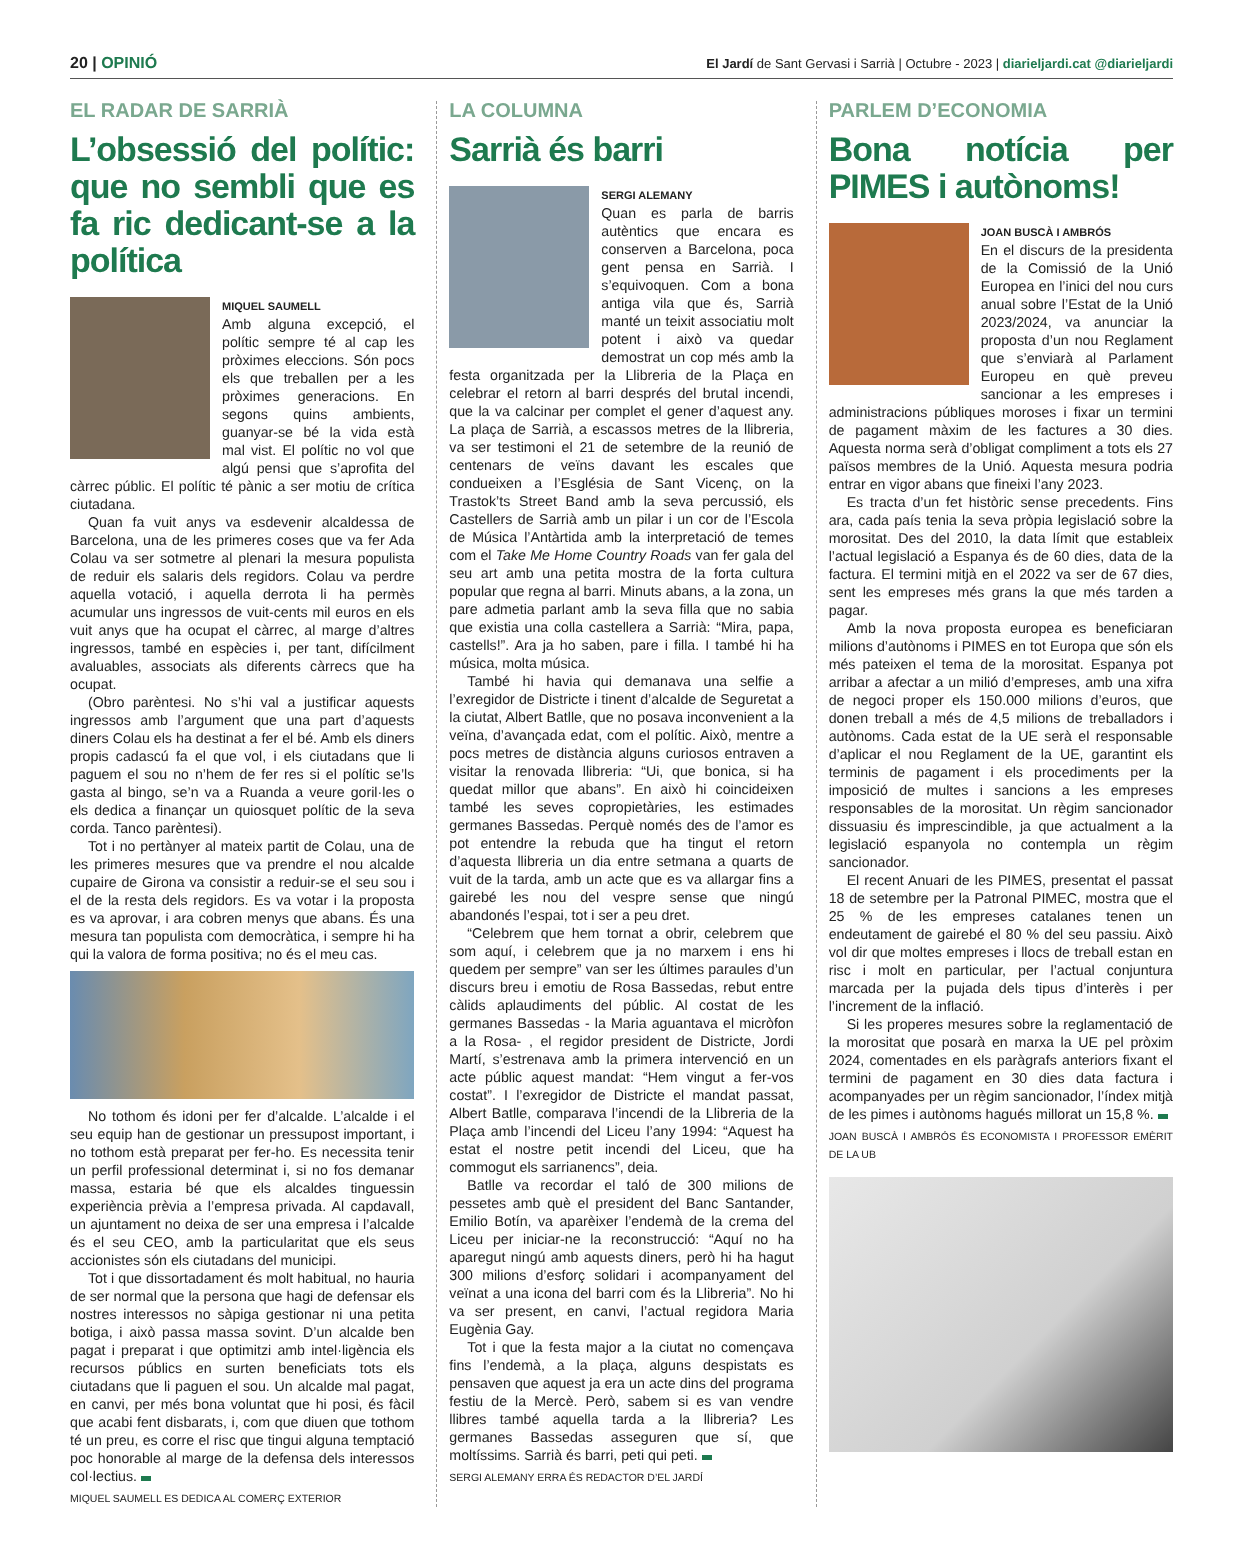20 | OPINIÓ
El Jardí de Sant Gervasi i Sarrià | Octubre - 2023 | diarieljardi.cat @diarieljardi
EL RADAR DE SARRIÀ
L’obsessió del polític: que no sembli que es fa ric dedicant-se a la política
MIQUEL SAUMELL
Amb alguna excepció, el polític sempre té al cap les pròximes eleccions. Són pocs els que treballen per a les pròximes generacions. En segons quins ambients, guanyar-se bé la vida està mal vist. El polític no vol que algú pensi que s’aprofita del càrrec públic. El polític té pànic a ser motiu de crítica ciutadana.
Quan fa vuit anys va esdevenir alcaldessa de Barcelona, una de les primeres coses que va fer Ada Colau va ser sotmetre al plenari la mesura populista de reduir els salaris dels regidors. Colau va perdre aquella votació, i aquella derrota li ha permès acumular uns ingressos de vuit-cents mil euros en els vuit anys que ha ocupat el càrrec, al marge d’altres ingressos, també en espècies i, per tant, difícilment avaluables, associats als diferents càrrecs que ha ocupat.
(Obro parèntesi. No s’hi val a justificar aquests ingressos amb l’argument que una part d’aquests diners Colau els ha destinat a fer el bé. Amb els diners propis cadascú fa el que vol, i els ciutadans que li paguem el sou no n’hem de fer res si el polític se’ls gasta al bingo, se’n va a Ruanda a veure goril·les o els dedica a finançar un quiosquet polític de la seva corda. Tanco parèntesi).
Tot i no pertànyer al mateix partit de Colau, una de les primeres mesures que va prendre el nou alcalde cupaire de Girona va consistir a reduir-se el seu sou i el de la resta dels regidors. Es va votar i la proposta es va aprovar, i ara cobren menys que abans. És una mesura tan populista com democràtica, i sempre hi ha qui la valora de forma positiva; no és el meu cas.
No tothom és idoni per fer d’alcalde. L’alcalde i el seu equip han de gestionar un pressupost important, i no tothom està preparat per fer-ho. Es necessita tenir un perfil professional determinat i, si no fos demanar massa, estaria bé que els alcaldes tinguessin experiència prèvia a l’empresa privada. Al capdavall, un ajuntament no deixa de ser una empresa i l’alcalde és el seu CEO, amb la particularitat que els seus accionistes són els ciutadans del municipi.
Tot i que dissortadament és molt habitual, no hauria de ser normal que la persona que hagi de defensar els nostres interessos no sàpiga gestionar ni una petita botiga, i això passa massa sovint. D’un alcalde ben pagat i preparat i que optimitzi amb intel·ligència els recursos públics en surten beneficiats tots els ciutadans que li paguen el sou. Un alcalde mal pagat, en canvi, per més bona voluntat que hi posi, és fàcil que acabi fent disbarats, i, com que diuen que tothom té un preu, es corre el risc que tingui alguna temptació poc honorable al marge de la defensa dels interessos col·lectius.
MIQUEL SAUMELL ES DEDICA AL COMERÇ EXTERIOR
LA COLUMNA
Sarrià és barri
SERGI ALEMANY
Quan es parla de barris autèntics que encara es conserven a Barcelona, poca gent pensa en Sarrià. I s’equivoquen. Com a bona antiga vila que és, Sarrià manté un teixit associatiu molt potent i això va quedar demostrat un cop més amb la festa organitzada per la Llibreria de la Plaça en celebrar el retorn al barri després del brutal incendi, que la va calcinar per complet el gener d’aquest any. La plaça de Sarrià, a escassos metres de la llibreria, va ser testimoni el 21 de setembre de la reunió de centenars de veïns davant les escales que condueixen a l’Església de Sant Vicenç, on la Trastok’ts Street Band amb la seva percussió, els Castellers de Sarrià amb un pilar i un cor de l’Escola de Música l’Antàrtida amb la interpretació de temes com el Take Me Home Country Roads van fer gala del seu art amb una petita mostra de la forta cultura popular que regna al barri. Minuts abans, a la zona, un pare admetia parlant amb la seva filla que no sabia que existia una colla castellera a Sarrià: “Mira, papa, castells!”. Ara ja ho saben, pare i filla. I també hi ha música, molta música.
També hi havia qui demanava una selfie a l’exregidor de Districte i tinent d’alcalde de Seguretat a la ciutat, Albert Batlle, que no posava inconvenient a la veïna, d’avançada edat, com el polític. Això, mentre a pocs metres de distància alguns curiosos entraven a visitar la renovada llibreria: “Ui, que bonica, si ha quedat millor que abans”. En això hi coincideixen també les seves copropietàries, les estimades germanes Bassedas. Perquè només des de l’amor es pot entendre la rebuda que ha tingut el retorn d’aquesta llibreria un dia entre setmana a quarts de vuit de la tarda, amb un acte que es va allargar fins a gairebé les nou del vespre sense que ningú abandonés l’espai, tot i ser a peu dret.
“Celebrem que hem tornat a obrir, celebrem que som aquí, i celebrem que ja no marxem i ens hi quedem per sempre” van ser les últimes paraules d’un discurs breu i emotiu de Rosa Bassedas, rebut entre càlids aplaudiments del públic. Al costat de les germanes Bassedas - la Maria aguantava el micròfon a la Rosa- , el regidor president de Districte, Jordi Martí, s’estrenava amb la primera intervenció en un acte públic aquest mandat: “Hem vingut a fer-vos costat”. I l’exregidor de Districte el mandat passat, Albert Batlle, comparava l’incendi de la Llibreria de la Plaça amb l’incendi del Liceu l’any 1994: “Aquest ha estat el nostre petit incendi del Liceu, que ha commogut els sarrianencs”, deia.
Batlle va recordar el taló de 300 milions de pessetes amb què el president del Banc Santander, Emilio Botín, va aparèixer l’endemà de la crema del Liceu per iniciar-ne la reconstrucció: “Aquí no ha aparegut ningú amb aquests diners, però hi ha hagut 300 milions d’esforç solidari i acompanyament del veïnat a una icona del barri com és la Llibreria”. No hi va ser present, en canvi, l’actual regidora Maria Eugènia Gay.
Tot i que la festa major a la ciutat no començava fins l’endemà, a la plaça, alguns despistats es pensaven que aquest ja era un acte dins del programa festiu de la Mercè. Però, sabem si es van vendre llibres també aquella tarda a la llibreria? Les germanes Bassedas asseguren que sí, que moltíssims. Sarrià és barri, peti qui peti.
SERGI ALEMANY ERRA ÉS REDACTOR D’EL JARDÍ
PARLEM D’ECONOMIA
Bona notícia per PIMES i autònoms!
JOAN BUSCÀ I AMBRÓS
En el discurs de la presidenta de la Comissió de la Unió Europea en l’inici del nou curs anual sobre l’Estat de la Unió 2023/2024, va anunciar la proposta d’un nou Reglament que s’enviarà al Parlament Europeu en què preveu sancionar a les empreses i administracions públiques moroses i fixar un termini de pagament màxim de les factures a 30 dies. Aquesta norma serà d’obligat compliment a tots els 27 països membres de la Unió. Aquesta mesura podria entrar en vigor abans que fineixi l’any 2023.
Es tracta d’un fet històric sense precedents. Fins ara, cada país tenia la seva pròpia legislació sobre la morositat. Des del 2010, la data límit que estableix l’actual legislació a Espanya és de 60 dies, data de la factura. El termini mitjà en el 2022 va ser de 67 dies, sent les empreses més grans la que més tarden a pagar.
Amb la nova proposta europea es beneficiaran milions d’autònoms i PIMES en tot Europa que són els més pateixen el tema de la morositat. Espanya pot arribar a afectar a un milió d’empreses, amb una xifra de negoci proper els 150.000 milions d’euros, que donen treball a més de 4,5 milions de treballadors i autònoms. Cada estat de la UE serà el responsable d’aplicar el nou Reglament de la UE, garantint els terminis de pagament i els procediments per la imposició de multes i sancions a les empreses responsables de la morositat. Un règim sancionador dissuasiu és imprescindible, ja que actualment a la legislació espanyola no contempla un règim sancionador.
El recent Anuari de les PIMES, presentat el passat 18 de setembre per la Patronal PIMEC, mostra que el 25 % de les empreses catalanes tenen un endeutament de gairebé el 80 % del seu passiu. Això vol dir que moltes empreses i llocs de treball estan en risc i molt en particular, per l’actual conjuntura marcada per la pujada dels tipus d’interès i per l’increment de la inflació.
Si les properes mesures sobre la reglamentació de la morositat que posarà en marxa la UE pel pròxim 2024, comentades en els paràgrafs anteriors fixant el termini de pagament en 30 dies data factura i acompanyades per un règim sancionador, l’índex mitjà de les pimes i autònoms hagués millorat un 15,8 %.
JOAN BUSCÀ I AMBRÓS ÉS ECONOMISTA I PROFESSOR EMÈRIT DE LA UB